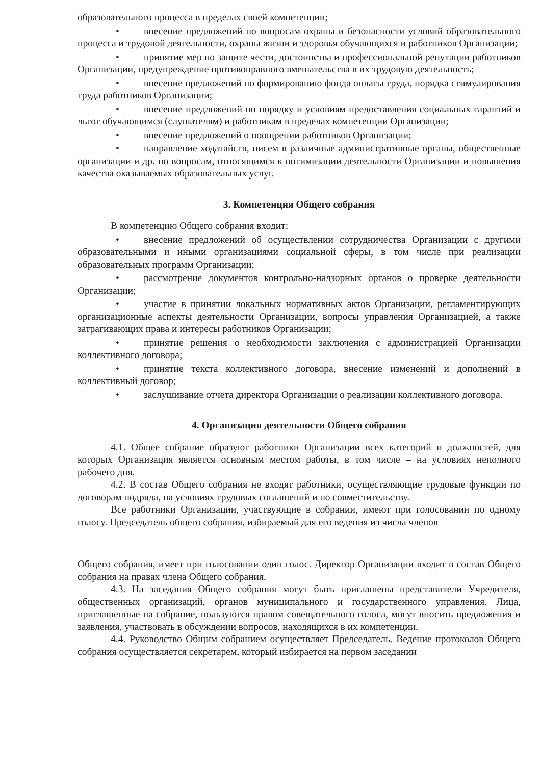образовательного процесса в пределах своей компетенции;
• внесение предложений по вопросам охраны и безопасности условий образовательного процесса и трудовой деятельности, охраны жизни и здоровья обучающихся и работников Организации;
• принятие мер по защите чести, достоинства и профессиональной репутации работников Организации, предупреждение противоправного вмешательства в их трудовую деятельность;
• внесение предложений по формированию фонда оплаты труда, порядка стимулирования труда работников Организации;
• внесение предложений по порядку и условиям предоставления социальных гарантий и льгот обучающимся (слушателям) и работникам в пределах компетенции Организации;
• внесение предложений о поощрении работников Организации;
• направление ходатайств, писем в различные административные органы, общественные организации и др. по вопросам, относящимся к оптимизации деятельности Организации и повышения качества оказываемых образовательных услуг.
3. Компетенция Общего собрания
В компетенцию Общего собрания входит:
• внесение предложений об осуществлении сотрудничества Организации с другими образовательными и иными организациями социальной сферы, в том числе при реализации образовательных программ Организации;
• рассмотрение документов контрольно-надзорных органов о проверке деятельности Организации;
• участие в принятии локальных нормативных актов Организации, регламентирующих организационные аспекты деятельности Организации, вопросы управления Организацией, а также затрагивающих права и интересы работников Организации;
• принятие решения о необходимости заключения с администрацией Организации коллективного договора;
• принятие текста коллективного договора, внесение изменений и дополнений в коллективный договор;
• заслушивание отчета директора Организации о реализации коллективного договора.
4. Организация деятельности Общего собрания
4.1. Общее собрание образуют работники Организации всех категорий и должностей, для которых Организация является основным местом работы, в том числе – на условиях неполного рабочего дня.
4.2. В состав Общего собрания не входят работники, осуществляющие трудовые функции по договорам подряда, на условиях трудовых соглашений и по совместительству.
Все работники Организации, участвующие в собрании, имеют при голосовании по одному голосу. Председатель общего собрания, избираемый для его ведения из числа членов
Общего собрания, имеет при голосовании один голос. Директор Организации входит в состав Общего собрания на правах члена Общего собрания.
4.3. На заседания Общего собрания могут быть приглашены представители Учредителя, общественных организаций, органов муниципального и государственного управления. Лица, приглашенные на собрание, пользуются правом совещательного голоса, могут вносить предложения и заявления, участвовать в обсуждении вопросов, находящихся в их компетенции.
4.4. Руководство Общим собранием осуществляет Председатель. Ведение протоколов Общего собрания осуществляется секретарем, который избирается на первом заседании